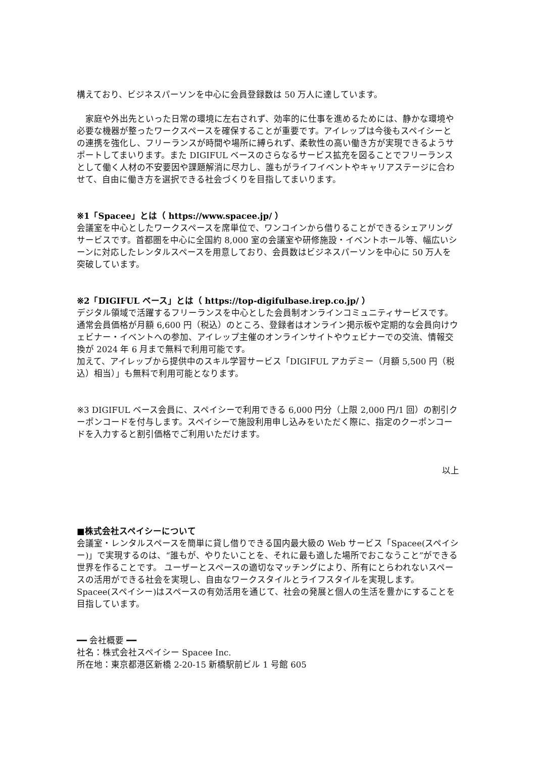構えており、ビジネスパーソンを中心に会員登録数は 50 万人に達しています。
　家庭や外出先といった日常の環境に左右されず、効率的に仕事を進めるためには、静かな環境や必要な機器が整ったワークスペースを確保することが重要です。アイレップは今後もスペイシーとの連携を強化し、フリーランスが時間や場所に縛られず、柔軟性の高い働き方が実現できるようサポートしてまいります。また DIGIFUL ベースのさらなるサービス拡充を図ることでフリーランスとして働く人材の不安要因や課題解消に尽力し、誰もがライフイベントやキャリアステージに合わせて、自由に働き方を選択できる社会づくりを目指してまいります。
※1「Spacee」とは（ https://www.spacee.jp/ ）
会議室を中心としたワークスペースを席単位で、ワンコインから借りることができるシェアリングサービスです。首都圏を中心に全国約 8,000 室の会議室や研修施設・イベントホール等、幅広いシーンに対応したレンタルスペースを用意しており、会員数はビジネスパーソンを中心に 50 万人を突破しています。
※2「DIGIFUL ベース」とは（ https://top-digifulbase.irep.co.jp/ ）
デジタル領域で活躍するフリーランスを中心とした会員制オンラインコミュニティサービスです。通常会員価格が月額 6,600 円（税込）のところ、登録者はオンライン掲示板や定期的な会員向けウェビナー・イベントへの参加、アイレップ主催のオンラインサイトやウェビナーでの交流、情報交換が 2024 年 6 月まで無料で利用可能です。
加えて、アイレップから提供中のスキル学習サービス「DIGIFUL アカデミー（月額 5,500 円（税込）相当）」も無料で利用可能となります。
※3 DIGIFUL ベース会員に、スペイシーで利用できる 6,000 円分（上限 2,000 円/1 回）の割引クーポンコードを付与します。スペイシーで施設利用申し込みをいただく際に、指定のクーポンコードを入力すると割引価格でご利用いただけます。
以上
■株式会社スペイシーについて
会議室・レンタルスペースを簡単に貸し借りできる国内最大級の Web サービス「Spacee(スペイシー)」で実現するのは、“誰もが、やりたいことを、それに最も適した場所でおこなうこと”ができる世界を作ることです。 ユーザーとスペースの適切なマッチングにより、所有にとらわれないスペースの活用ができる社会を実現し、自由なワークスタイルとライフスタイルを実現します。 Spacee(スペイシー)はスペースの有効活用を通じて、社会の発展と個人の生活を豊かにすることを目指しています。
━━ 会社概要 ━━
社名：株式会社スペイシー Spacee Inc.
所在地：東京都港区新橋 2-20-15 新橋駅前ビル 1 号館 605